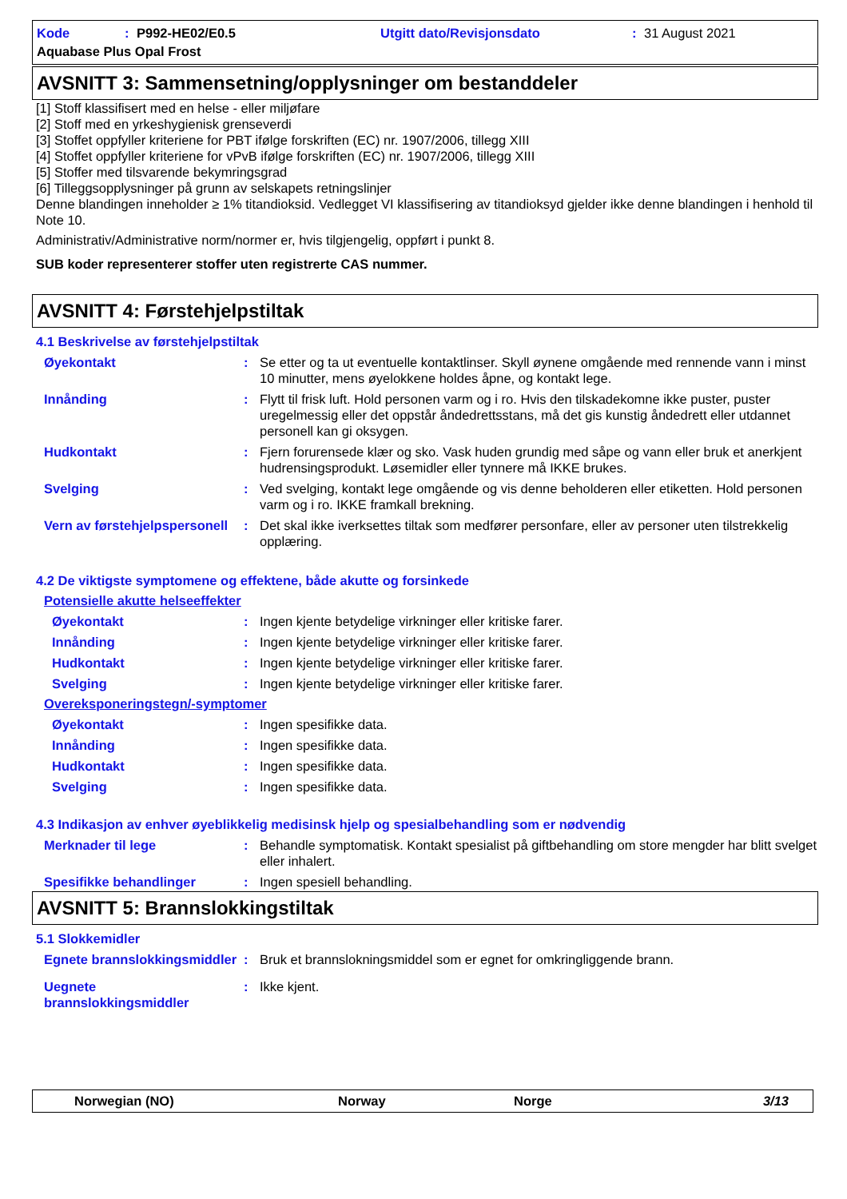Kode: P992-HE02/E0.5 Utgitt dato/Revisjonsdato: 31 August 2021
Aquabase Plus Opal Frost
AVSNITT 3: Sammensetning/opplysninger om bestanddeler
[1] Stoff klassifisert med en helse - eller miljøfare
[2] Stoff med en yrkeshygienisk grenseverdi
[3] Stoffet oppfyller kriteriene for PBT ifølge forskriften (EC) nr. 1907/2006, tillegg XIII
[4] Stoffet oppfyller kriteriene for vPvB ifølge forskriften (EC) nr. 1907/2006, tillegg XIII
[5] Stoffer med tilsvarende bekymringsgrad
[6] Tilleggsopplysninger på grunn av selskapets retningslinjer
Denne blandingen inneholder ≥ 1% titandioksid. Vedlegget VI klassifisering av titandioksyd gjelder ikke denne blandingen i henhold til Note 10.
Administrativ/Administrative norm/normer er, hvis tilgjengelig, oppført i punkt 8.
SUB koder representerer stoffer uten registrerte CAS nummer.
AVSNITT 4: Førstehjelpstiltak
4.1 Beskrivelse av førstehjelpstiltak
Øyekontakt: Se etter og ta ut eventuelle kontaktlinser. Skyll øynene omgående med rennende vann i minst 10 minutter, mens øyelokkene holdes åpne, og kontakt lege.
Innånding: Flytt til frisk luft. Hold personen varm og i ro. Hvis den tilskadekomne ikke puster, puster uregelmessig eller det oppstår åndedrettsstans, må det gis kunstig åndedrett eller utdannet personell kan gi oksygen.
Hudkontakt: Fjern forurensede klær og sko. Vask huden grundig med såpe og vann eller bruk et anerkjent hudrensingsprodukt. Løsemidler eller tynnere må IKKE brukes.
Svelging: Ved svelging, kontakt lege omgående og vis denne beholderen eller etiketten. Hold personen varm og i ro. IKKE framkall brekning.
Vern av førstehjelpspersonell: Det skal ikke iverksettes tiltak som medfører personfare, eller av personer uten tilstrekkelig opplæring.
4.2 De viktigste symptomene og effektene, både akutte og forsinkede
Potensielle akutte helseeffekter
Øyekontakt: Ingen kjente betydelige virkninger eller kritiske farer.
Innånding: Ingen kjente betydelige virkninger eller kritiske farer.
Hudkontakt: Ingen kjente betydelige virkninger eller kritiske farer.
Svelging: Ingen kjente betydelige virkninger eller kritiske farer.
Overeksponeringstegn/-symptomer
Øyekontakt: Ingen spesifikke data.
Innånding: Ingen spesifikke data.
Hudkontakt: Ingen spesifikke data.
Svelging: Ingen spesifikke data.
4.3 Indikasjon av enhver øyeblikkelig medisinsk hjelp og spesialbehandling som er nødvendig
Merknader til lege: Behandle symptomatisk. Kontakt spesialist på giftbehandling om store mengder har blitt svelget eller inhalert.
Spesifikke behandlinger: Ingen spesiell behandling.
AVSNITT 5: Brannslokkingstiltak
5.1 Slokkemidler
Egnete brannslokkingsmiddler: Bruk et brannslokningsmiddel som er egnet for omkringliggende brann.
Uegnete brannslokkingsmiddler: Ikke kjent.
Norwegian (NO) Norway Norge 3/13